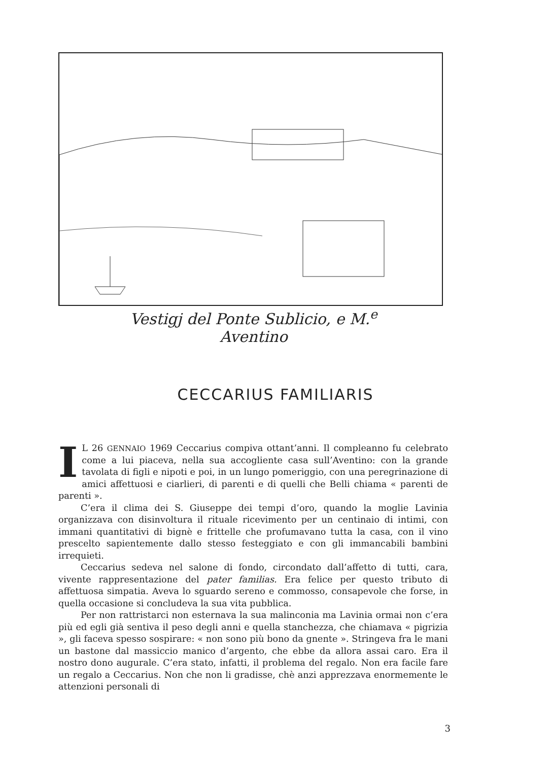Vestigj del Ponte Sublicio, e M.<sup>e</sup> Aventino
CECCARIUS FAMILIARIS
IL 26 GENNAIO 1969 Ceccarius compiva ottant’anni. Il compleanno fu celebrato come a lui piaceva, nella sua accogliente casa sull’Aventino: con la grande tavolata di figli e nipoti e poi, in un lungo pomeriggio, con una peregrinazione di amici affettuosi e ciarlieri, di parenti e di quelli che Belli chiama « parenti de parenti ».
C’era il clima dei S. Giuseppe dei tempi d’oro, quando la moglie Lavinia organizzava con disinvoltura il rituale ricevimento per un centinaio di intimi, con immani quantitativi di bignè e frittelle che profumavano tutta la casa, con il vino prescelto sapientemente dallo stesso festeggiato e con gli immancabili bambini irrequieti.
Ceccarius sedeva nel salone di fondo, circondato dall’affetto di tutti, cara, vivente rappresentazione del pater familias. Era felice per questo tributo di affettuosa simpatia. Aveva lo sguardo sereno e commosso, consapevole che forse, in quella occasione si concludeva la sua vita pubblica.
Per non rattristarci non esternava la sua malinconia ma Lavinia ormai non c’era più ed egli già sentiva il peso degli anni e quella stanchezza, che chiamava « pigrizia », gli faceva spesso sospirare: « non sono più bono da gnente ». Stringeva fra le mani un bastone dal massiccio manico d’argento, che ebbe da allora assai caro. Era il nostro dono augurale. C’era stato, infatti, il problema del regalo. Non era facile fare un regalo a Ceccarius. Non che non li gradisse, chè anzi apprezzava enormemente le attenzioni personali di
3